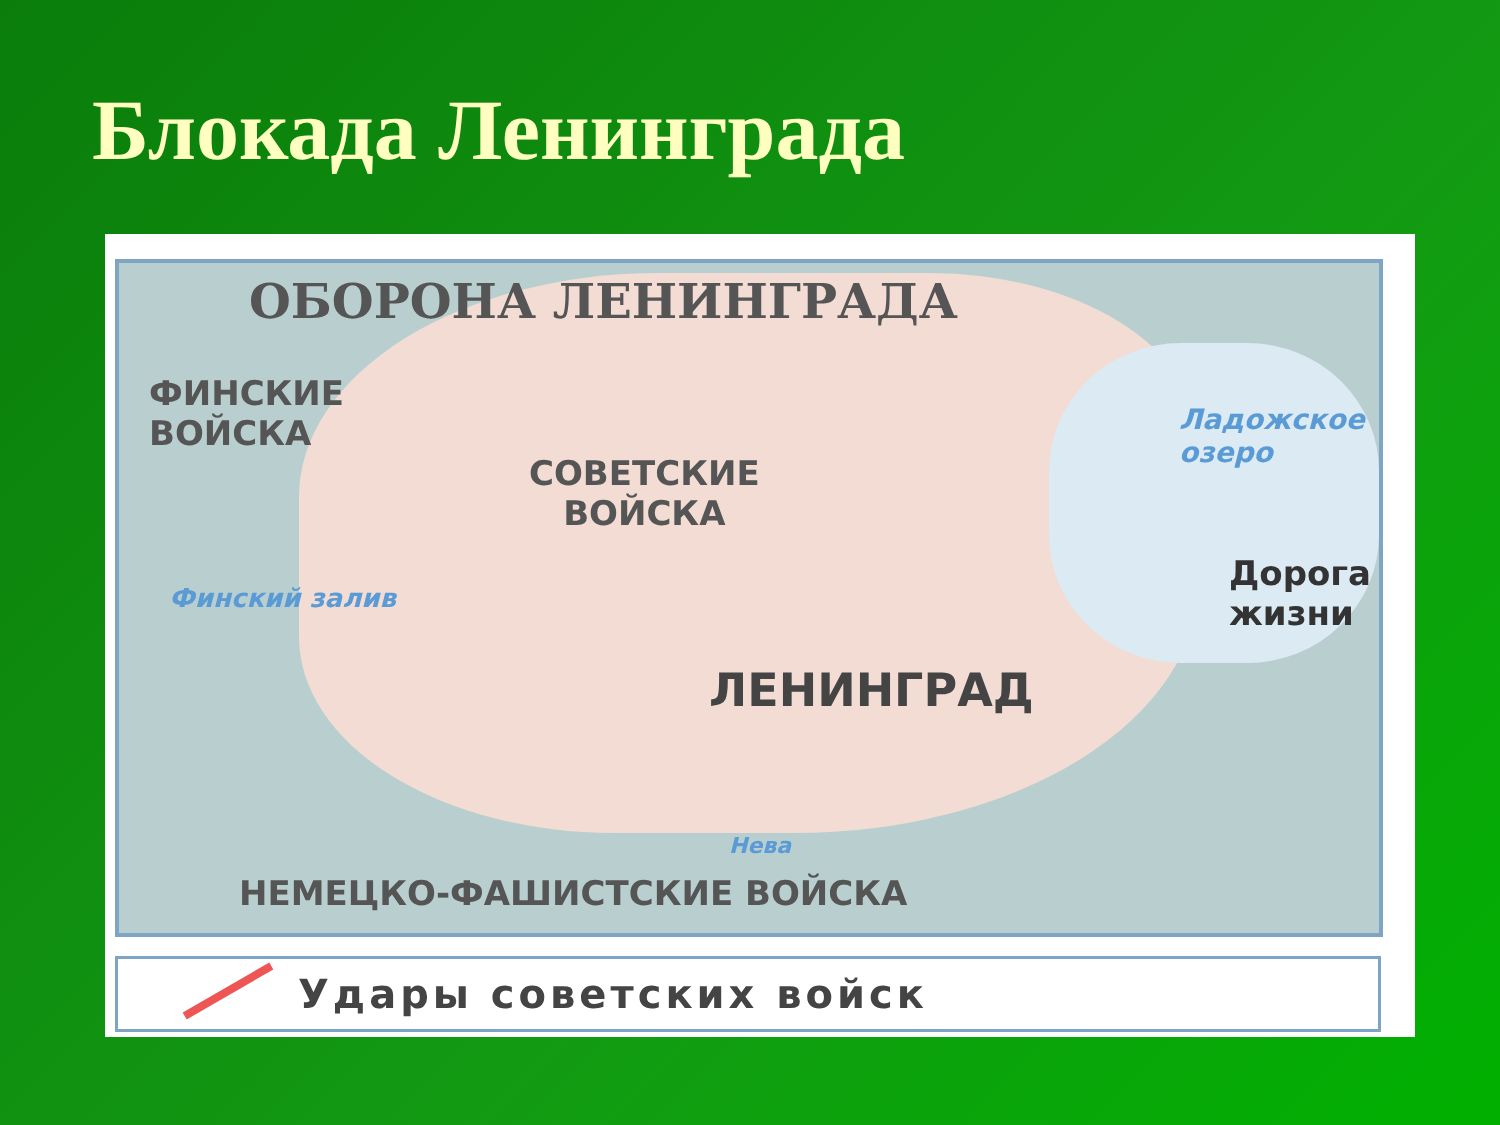Блокада Ленинграда
ОБОРОНА ЛЕНИНГРАДА
ФИНСКИЕ
ВОЙСКА
СОВЕТСКИЕ
ВОЙСКА
Ладожское
озеро
Дорога
жизни
ЛЕНИНГРАД
Финский залив
Нева
НЕМЕЦКО-ФАШИСТСКИЕ ВОЙСКА
Удары советских войск